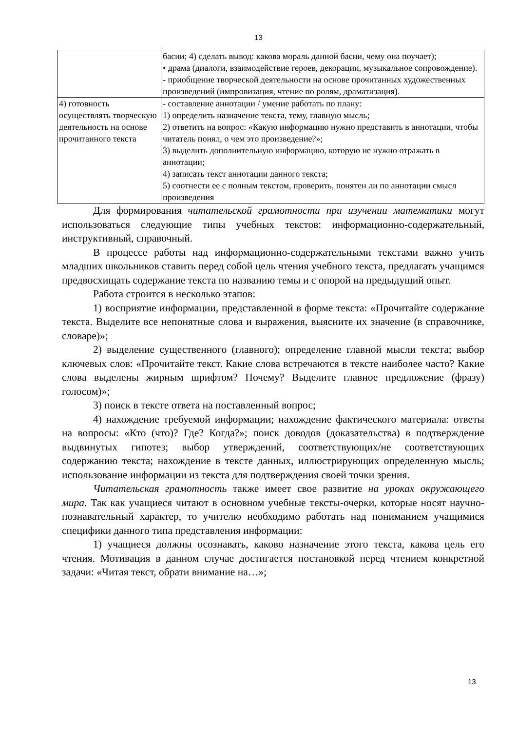13
| | басни; 4) сделать вывод: какова мораль данной басни, чему она поучает); • драма (диалоги, взаимодействие героев, декорации, музыкальное сопровождение). - приобщение творческой деятельности на основе прочитанных художественных произведений (импровизация, чтение по ролям, драматизация). |
| 4) готовность осуществлять творческую деятельность на основе прочитанного текста | - составление аннотации / умение работать по плану: 1) определить назначение текста, тему, главную мысль; 2) ответить на вопрос: «Какую информацию нужно представить в аннотации, чтобы читатель понял, о чем это произведение?»; 3) выделить дополнительную информацию, которую не нужно отражать в аннотации; 4) записать текст аннотации данного текста; 5) соотнести ее с полным текстом, проверить, понятен ли по аннотации смысл произведения |
Для формирования читательской грамотности при изучении математики могут использоваться следующие типы учебных текстов: информационно-содержательный, инструктивный, справочный.
В процессе работы над информационно-содержательными текстами важно учить младших школьников ставить перед собой цель чтения учебного текста, предлагать учащимся предвосхищать содержание текста по названию темы и с опорой на предыдущий опыт.
Работа строится в несколько этапов:
1) восприятие информации, представленной в форме текста: «Прочитайте содержание текста. Выделите все непонятные слова и выражения, выясните их значение (в справочнике, словаре)»;
2) выделение существенного (главного); определение главной мысли текста; выбор ключевых слов: «Прочитайте текст. Какие слова встречаются в тексте наиболее часто? Какие слова выделены жирным шрифтом? Почему? Выделите главное предложение (фразу) голосом)»;
3) поиск в тексте ответа на поставленный вопрос;
4) нахождение требуемой информации; нахождение фактического материала: ответы на вопросы: «Кто (что)? Где? Когда?»; поиск доводов (доказательства) в подтверждение выдвинутых гипотез; выбор утверждений, соответствующих/не соответствующих содержанию текста; нахождение в тексте данных, иллюстрирующих определенную мысль; использование информации из текста для подтверждения своей точки зрения.
Читательская грамотность также имеет свое развитие на уроках окружающего мира. Так как учащиеся читают в основном учебные тексты-очерки, которые носят научно-познавательный характер, то учителю необходимо работать над пониманием учащимися специфики данного типа представления информации:
1) учащиеся должны осознавать, каково назначение этого текста, какова цель его чтения. Мотивация в данном случае достигается постановкой перед чтением конкретной задачи: «Читая текст, обрати внимание на…»;
13